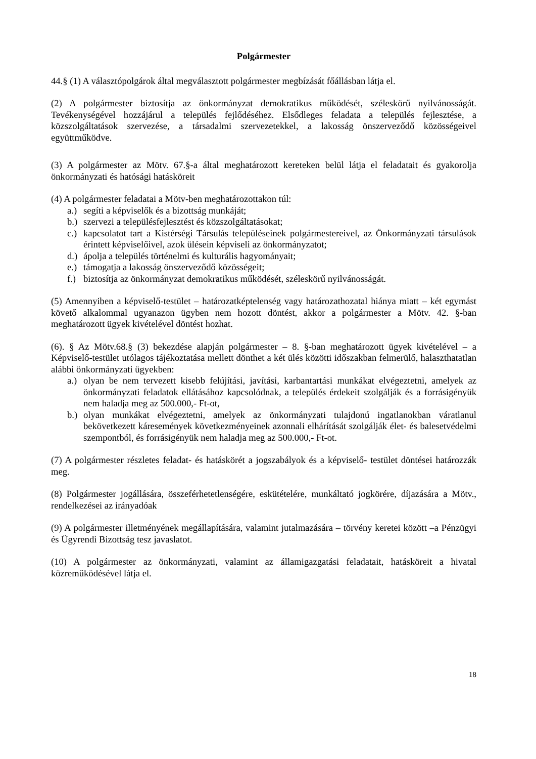Polgármester
44.§ (1) A választópolgárok által megválasztott polgármester megbízását főállásban látja el.
(2) A polgármester biztosítja az önkormányzat demokratikus működését, széleskörű nyilvánosságát. Tevékenységével hozzájárul a település fejlődéséhez. Elsődleges feladata a település fejlesztése, a közszolgáltatások szervezése, a társadalmi szervezetekkel, a lakosság önszerveződő közösségeivel együttműködve.
(3) A polgármester az Mötv. 67.§-a által meghatározott kereteken belül látja el feladatait és gyakorolja önkormányzati és hatósági hatásköreit
(4) A polgármester feladatai a Mötv-ben meghatározottakon túl:
a.) segíti a képviselők és a bizottság munkáját;
b.) szervezi a településfejlesztést és közszolgáltatásokat;
c.) kapcsolatot tart a Kistérségi Társulás településeinek polgármestereivel, az Önkormányzati társulások érintett képviselőivel, azok ülésein képviseli az önkormányzatot;
d.) ápolja a település történelmi és kulturális hagyományait;
e.) támogatja a lakosság önszerveződő közösségeit;
f.) biztosítja az önkormányzat demokratikus működését, széleskörű nyilvánosságát.
(5) Amennyiben a képviselő-testület – határozatképtelenség vagy határozathozatal hiánya miatt – két egymást követő alkalommal ugyanazon ügyben nem hozott döntést, akkor a polgármester a Mötv. 42. §-ban meghatározott ügyek kivételével döntést hozhat.
(6). § Az Mötv.68.§ (3) bekezdése alapján polgármester – 8. §-ban meghatározott ügyek kivételével – a Képviselő-testület utólagos tájékoztatása mellett dönthet a két ülés közötti időszakban felmerülő, halaszthatatlan alábbi önkormányzati ügyekben:
a.) olyan be nem tervezett kisebb felújítási, javítási, karbantartási munkákat elvégeztetni, amelyek az önkormányzati feladatok ellátásához kapcsolódnak, a település érdekeit szolgálják és a forrásigényük nem haladja meg az 500.000,- Ft-ot,
b.) olyan munkákat elvégeztetni, amelyek az önkormányzati tulajdonú ingatlanokban váratlanul bekövetkezett káresemények következményeinek azonnali elhárítását szolgálják élet- és balesetvédelmi szempontból, és forrásigényük nem haladja meg az 500.000,- Ft-ot.
(7) A polgármester részletes feladat- és hatáskörét a jogszabályok és a képviselő- testület döntései határozzák meg.
(8) Polgármester jogállására, összeférhetetlenségére, eskütételére, munkáltató jogkörére, díjazására a Mötv., rendelkezései az irányadóak
(9) A polgármester illetményének megállapítására, valamint jutalmazására – törvény keretei között –a Pénzügyi és Ügyrendi Bizottság tesz javaslatot.
(10) A polgármester az önkormányzati, valamint az államigazgatási feladatait, hatásköreit a hivatal közreműködésével látja el.
18